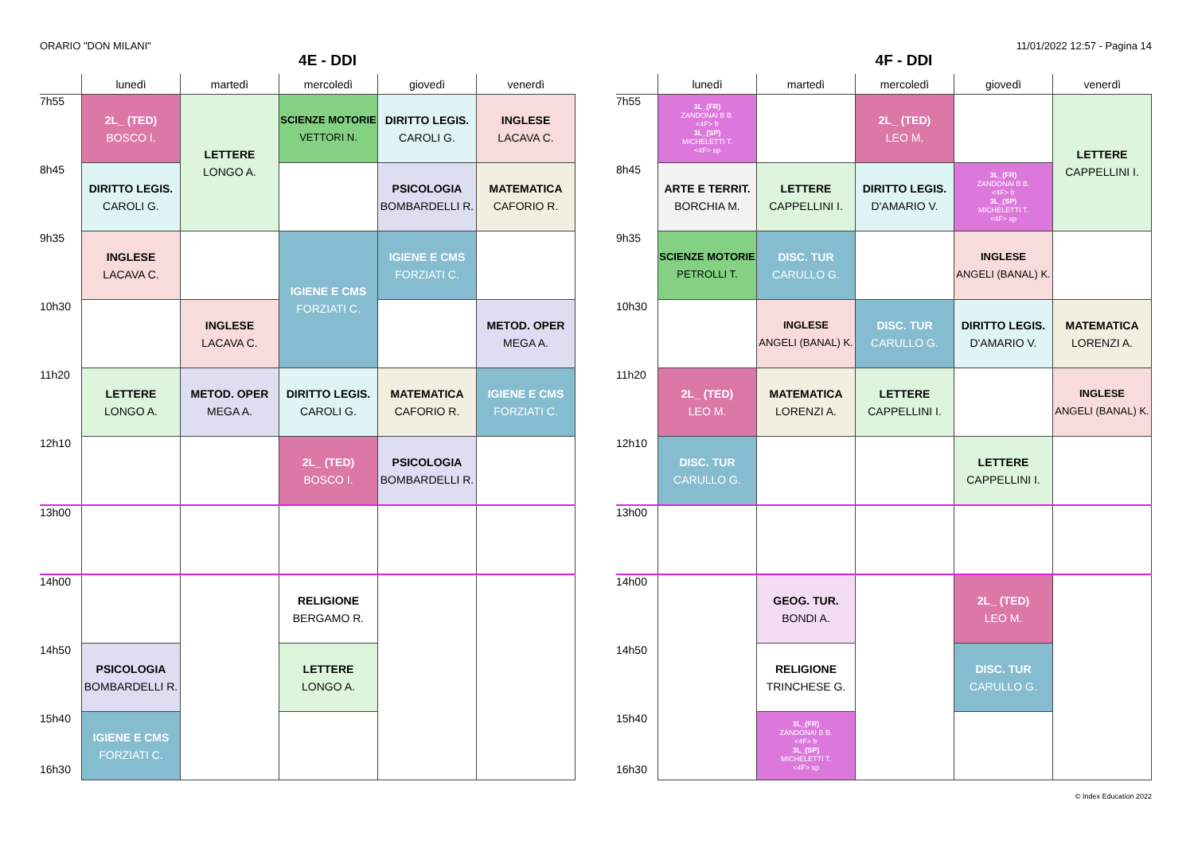ORARIO "DON MILANI" 11/01/2022 12:57 - Pagina 14
4E - DDI
| | lunedì | martedì | mercoledì | giovedì | venerdì |
| --- | --- | --- | --- | --- | --- |
| 7h55 | 2L_ (TED) BOSCO I. | LETTERE LONGO A. | SCIENZE MOTORIE VETTORI N. | DIRITTO LEGIS. CAROLI G. | INGLESE LACAVA C. |
| 8h45 | DIRITTO LEGIS. CAROLI G. | | | PSICOLOGIA BOMBARDELLI R. | MATEMATICA CAFORIO R. |
| 9h35 | INGLESE LACAVA C. | | IGIENE E CMS FORZIATI C. | IGIENE E CMS FORZIATI C. | |
| 10h30 | | INGLESE LACAVA C. | | | METOD. OPER MEGA A. |
| 11h20 | LETTERE LONGO A. | METOD. OPER MEGA A. | DIRITTO LEGIS. CAROLI G. | MATEMATICA CAFORIO R. | IGIENE E CMS FORZIATI C. |
| 12h10 | | | 2L_ (TED) BOSCO I. | PSICOLOGIA BOMBARDELLI R. | |
| 13h00 | | | | | |
| 14h00 | | | RELIGIONE BERGAMO R. | | |
| 14h50 | PSICOLOGIA BOMBARDELLI R. | | LETTERE LONGO A. | | |
| 15h40 16h30 | IGIENE E CMS FORZIATI C. | | | | |
4F - DDI
| | lunedì | martedì | mercoledì | giovedì | venerdì |
| --- | --- | --- | --- | --- | --- |
| 7h55 | 3L_(FR) ZANDONAI B B. <4F> fr 3L_(SP) MICHELETTI T. <4F> sp | | 2L_ (TED) LEO M. | | LETTERE CAPPELLINI I. |
| 8h45 | ARTE E TERRIT. BORCHIA M. | LETTERE CAPPELLINI I. | DIRITTO LEGIS. D'AMARIO V. | 3L_(FR) ZANDONAI B B. <4F> fr 3L_(SP) MICHELETTI T. <4F> sp | |
| 9h35 | SCIENZE MOTORIE PETROLLI T. | DISC. TUR CARULLO G. | | INGLESE ANGELI (BANAL) K. | |
| 10h30 | | INGLESE ANGELI (BANAL) K. | DISC. TUR CARULLO G. | DIRITTO LEGIS. D'AMARIO V. | MATEMATICA LORENZI A. |
| 11h20 | 2L_ (TED) LEO M. | MATEMATICA LORENZI A. | LETTERE CAPPELLINI I. | | INGLESE ANGELI (BANAL) K. |
| 12h10 | DISC. TUR CARULLO G. | | | LETTERE CAPPELLINI I. | |
| 13h00 | | | | | |
| 14h00 | | GEOG. TUR. BONDI A. | | 2L_ (TED) LEO M. | |
| 14h50 | | RELIGIONE TRINCHESE G. | | DISC. TUR CARULLO G. | |
| 15h40 16h30 | | 3L_(FR) ZANDONAI B B. <4F> fr 3L_(SP) MICHELETTI T. <4F> sp | | | |
© Index Education 2022